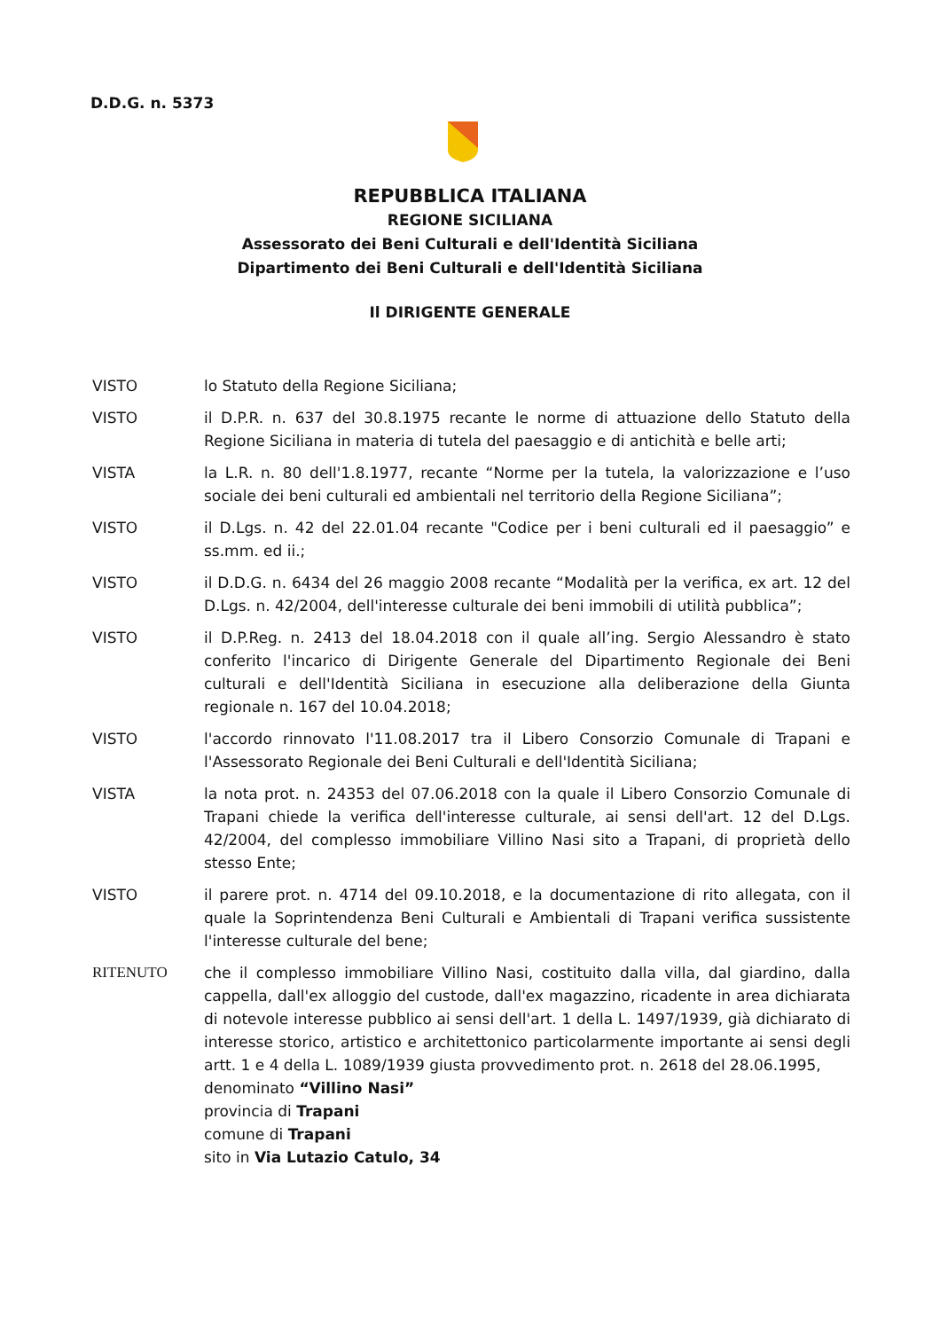D.D.G. n. 5373
REPUBBLICA ITALIANA
REGIONE SICILIANA
Assessorato dei Beni Culturali e dell'Identità Siciliana
Dipartimento dei Beni Culturali e dell'Identità Siciliana
Il DIRIGENTE GENERALE
VISTO lo Statuto della Regione Siciliana;
VISTO il D.P.R. n. 637 del 30.8.1975 recante le norme di attuazione dello Statuto della Regione Siciliana in materia di tutela del paesaggio e di antichità e belle arti;
VISTA la L.R. n. 80 dell'1.8.1977, recante “Norme per la tutela, la valorizzazione e l’uso sociale dei beni culturali ed ambientali nel territorio della Regione Siciliana”;
VISTO il D.Lgs. n. 42 del 22.01.04 recante "Codice per i beni culturali ed il paesaggio” e ss.mm. ed ii.;
VISTO il D.D.G. n. 6434 del 26 maggio 2008 recante “Modalità per la verifica, ex art. 12 del D.Lgs. n. 42/2004, dell'interesse culturale dei beni immobili di utilità pubblica”;
VISTO il D.P.Reg. n. 2413 del 18.04.2018 con il quale all’ing. Sergio Alessandro è stato conferito l'incarico di Dirigente Generale del Dipartimento Regionale dei Beni culturali e dell'Identità Siciliana in esecuzione alla deliberazione della Giunta regionale n. 167 del 10.04.2018;
VISTO l'accordo rinnovato l'11.08.2017 tra il Libero Consorzio Comunale di Trapani e l'Assessorato Regionale dei Beni Culturali e dell'Identità Siciliana;
VISTA la nota prot. n. 24353 del 07.06.2018 con la quale il Libero Consorzio Comunale di Trapani chiede la verifica dell'interesse culturale, ai sensi dell'art. 12 del D.Lgs. 42/2004, del complesso immobiliare Villino Nasi sito a Trapani, di proprietà dello stesso Ente;
VISTO il parere prot. n. 4714 del 09.10.2018, e la documentazione di rito allegata, con il quale la Soprintendenza Beni Culturali e Ambientali di Trapani verifica sussistente l'interesse culturale del bene;
RITENUTO che il complesso immobiliare Villino Nasi, costituito dalla villa, dal giardino, dalla cappella, dall'ex alloggio del custode, dall'ex magazzino, ricadente in area dichiarata di notevole interesse pubblico ai sensi dell'art. 1 della L. 1497/1939, già dichiarato di interesse storico, artistico e architettonico particolarmente importante ai sensi degli artt. 1 e 4 della L. 1089/1939 giusta provvedimento prot. n. 2618 del 28.06.1995,
denominato “Villino Nasi”
provincia di Trapani
comune di Trapani
sito in Via Lutazio Catulo, 34